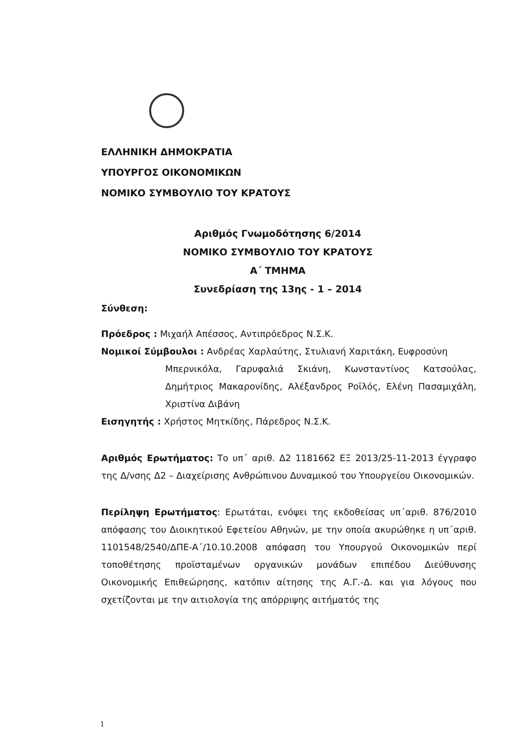ΕΛΛΗΝΙΚΗ ΔΗΜΟΚΡΑΤΙΑ
ΥΠΟΥΡΓΟΣ ΟΙΚΟΝΟΜΙΚΩΝ
ΝΟΜΙΚΟ ΣΥΜΒΟΥΛΙΟ ΤΟΥ ΚΡΑΤΟΥΣ
Αριθμός Γνωμοδότησης 6/2014
ΝΟΜΙΚΟ ΣΥΜΒΟΥΛΙΟ ΤΟΥ ΚΡΑΤΟΥΣ
Α΄ ΤΜΗΜΑ
Συνεδρίαση της 13ης - 1 – 2014
Σύνθεση:
Πρόεδρος : Μιχαήλ Απέσσος, Αντιπρόεδρος Ν.Σ.Κ.
Νομικοί Σύμβουλοι : Ανδρέας Χαρλαύτης, Στυλιανή Χαριτάκη, Ευφροσύνη
Μπερνικόλα, Γαρυφαλιά Σκιάνη, Κωνσταντίνος Κατσούλας, Δημήτριος Μακαρονίδης, Αλέξανδρος Ροϊλός, Ελένη Πασαμιχάλη, Χριστίνα Διβάνη
Εισηγητής : Χρήστος Μητκίδης, Πάρεδρος Ν.Σ.Κ.
Αριθμός Ερωτήματος: Το υπ΄ αριθ. Δ2 1181662 ΕΞ 2013/25-11-2013 έγγραφο της Δ/νσης Δ2 – Διαχείρισης Ανθρώπινου Δυναμικού του Υπουργείου Οικονομικών.
Περίληψη Ερωτήματος: Ερωτάται, ενόψει της εκδοθείσας υπ΄αριθ. 876/2010 απόφασης του Διοικητικού Εφετείου Αθηνών, με την οποία ακυρώθηκε η υπ΄αριθ. 1101548/2540/ΔΠΕ-Α΄/10.10.2008 απόφαση του Υπουργού Οικονομικών περί τοποθέτησης προϊσταμένων οργανικών μονάδων επιπέδου Διεύθυνσης Οικονομικής Επιθεώρησης, κατόπιν αίτησης της Α.Γ.-Δ. και για λόγους που σχετίζονται με την αιτιολογία της απόρριψης αιτήματός της
1